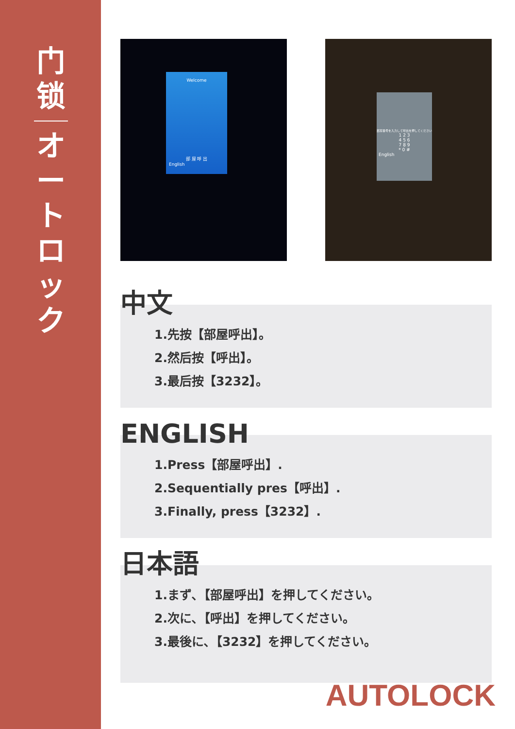门
锁
オ
ー
ト
ロ
ッ
ク
Welcome
部 屋 呼 出
English
部屋番号を入力して呼出を押してください
1 2 3
4 5 6
7 8 9
* 0 #
English
中文
1.先按【部屋呼出】。
2.然后按【呼出】。
3.最后按【3232】。
ENGLISH
1.Press【部屋呼出】.
2.Sequentially pres【呼出】.
3.Finally, press【3232】.
日本語
1.まず､【部屋呼出】を押してください。
2.次に､【呼出】を押してください。
3.最後に､【3232】を押してください。
AUTOLOCK